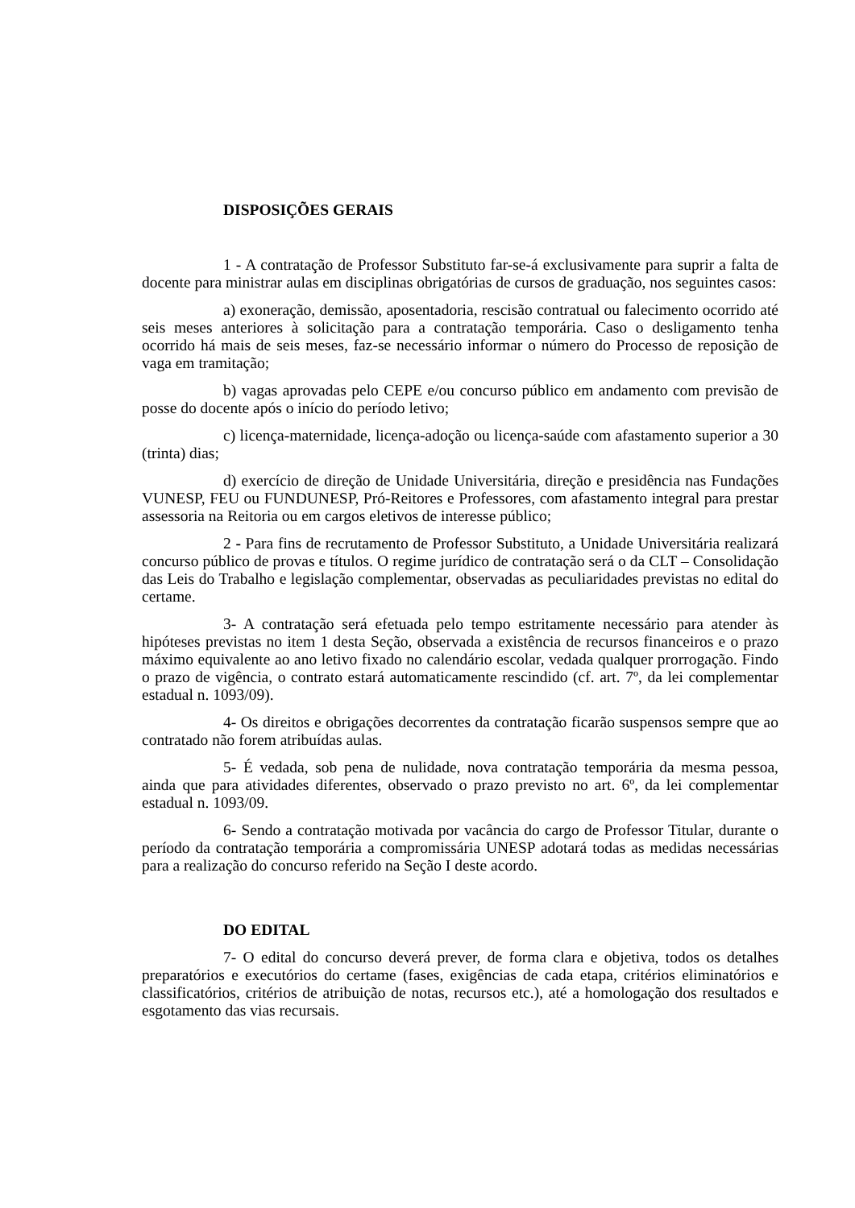DISPOSIÇÕES GERAIS
1 - A contratação de Professor Substituto far-se-á exclusivamente para suprir a falta de docente para ministrar aulas em disciplinas obrigatórias de cursos de graduação, nos seguintes casos:
a) exoneração, demissão, aposentadoria, rescisão contratual ou falecimento ocorrido até seis meses anteriores à solicitação para a contratação temporária. Caso o desligamento tenha ocorrido há mais de seis meses, faz-se necessário informar o número do Processo de reposição de vaga em tramitação;
b) vagas aprovadas pelo CEPE e/ou concurso público em andamento com previsão de posse do docente após o início do período letivo;
c) licença-maternidade, licença-adoção ou licença-saúde com afastamento superior a 30 (trinta) dias;
d) exercício de direção de Unidade Universitária, direção e presidência nas Fundações VUNESP, FEU ou FUNDUNESP, Pró-Reitores e Professores, com afastamento integral para prestar assessoria na Reitoria ou em cargos eletivos de interesse público;
2 - Para fins de recrutamento de Professor Substituto, a Unidade Universitária realizará concurso público de provas e títulos. O regime jurídico de contratação será o da CLT – Consolidação das Leis do Trabalho e legislação complementar, observadas as peculiaridades previstas no edital do certame.
3- A contratação será efetuada pelo tempo estritamente necessário para atender às hipóteses previstas no item 1 desta Seção, observada a existência de recursos financeiros e o prazo máximo equivalente ao ano letivo fixado no calendário escolar, vedada qualquer prorrogação. Findo o prazo de vigência, o contrato estará automaticamente rescindido (cf. art. 7º, da lei complementar estadual n. 1093/09).
4- Os direitos e obrigações decorrentes da contratação ficarão suspensos sempre que ao contratado não forem atribuídas aulas.
5- É vedada, sob pena de nulidade, nova contratação temporária da mesma pessoa, ainda que para atividades diferentes, observado o prazo previsto no art. 6º, da lei complementar estadual n. 1093/09.
6- Sendo a contratação motivada por vacância do cargo de Professor Titular, durante o período da contratação temporária a compromissária UNESP adotará todas as medidas necessárias para a realização do concurso referido na Seção I deste acordo.
DO EDITAL
7- O edital do concurso deverá prever, de forma clara e objetiva, todos os detalhes preparatórios e executórios do certame (fases, exigências de cada etapa, critérios eliminatórios e classificatórios, critérios de atribuição de notas, recursos etc.), até a homologação dos resultados e esgotamento das vias recursais.